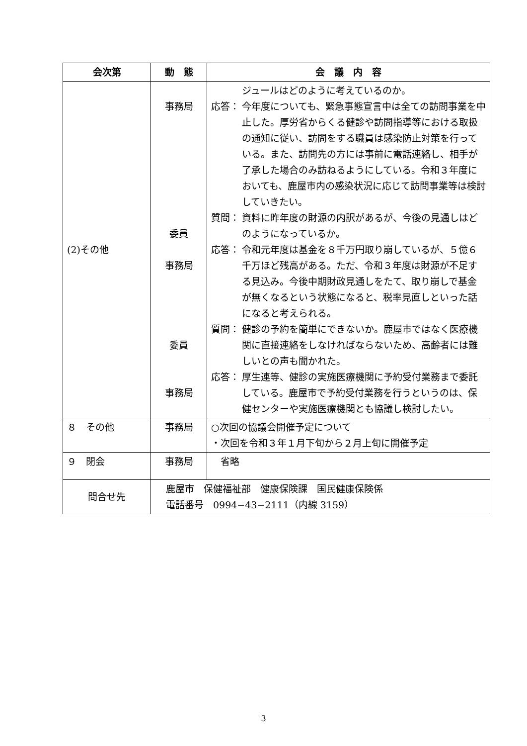| 会次第 | 動 態 | 会 議 内 容 |
| --- | --- | --- |
| (2)その他 | 事務局 委員 事務局 委員 事務局 | ジュールはどのように考えているのか。 応答： 今年度についても、緊急事態宣言中は全ての訪問事業を中止した。厚労省からくる健診や訪問指導等における取扱の通知に従い、訪問をする職員は感染防止対策を行っている。また、訪問先の方には事前に電話連絡し、相手が了承した場合のみ訪ねるようにしている。令和３年度においても、鹿屋市内の感染状況に応じて訪問事業等は検討していきたい。 質問： 資料に昨年度の財源の内訳があるが、今後の見通しはどのようになっているか。 応答： 令和元年度は基金を８千万円取り崩しているが、５億６千万ほど残高がある。ただ、令和３年度は財源が不足する見込み。今後中期財政見通しをたて、取り崩しで基金が無くなるという状態になると、税率見直しといった話になると考えられる。 質問： 健診の予約を簡単にできないか。鹿屋市ではなく医療機関に直接連絡をしなければならないため、高齢者には難しいとの声も聞かれた。 応答： 厚生連等、健診の実施医療機関に予約受付業務まで委託している。鹿屋市で予約受付業務を行うというのは、保健センターや実施医療機関とも協議し検討したい。 |
| ８ その他 | 事務局 | ○次回の協議会開催予定について ・次回を令和３年１月下旬から２月上旬に開催予定 |
| ９ 閉会 | 事務局 | 省略 |
| 問合せ先 | 鹿屋市 保健福祉部 健康保険課 国民健康保険係 電話番号 0994−43−2111（内線 3159） | |
3